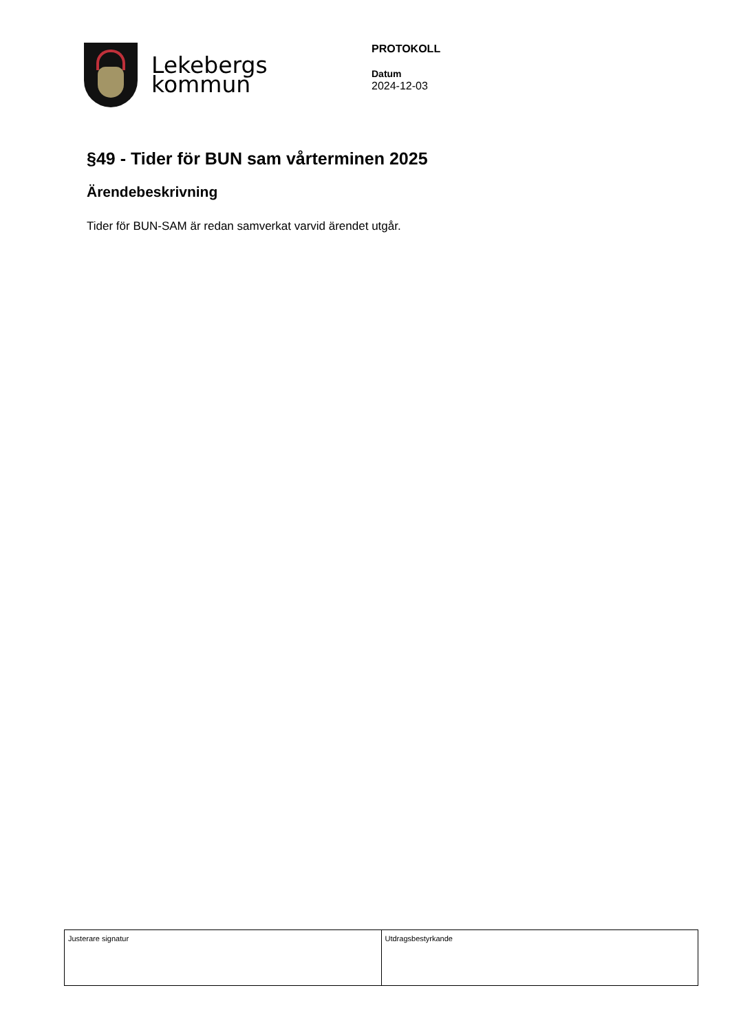Lekebergs
kommun
PROTOKOLL
Datum
2024-12-03
§49 - Tider för BUN sam vårterminen 2025
Ärendebeskrivning
Tider för BUN-SAM är redan samverkat varvid ärendet utgår.
| Justerare signatur | Utdragsbestyrkande |